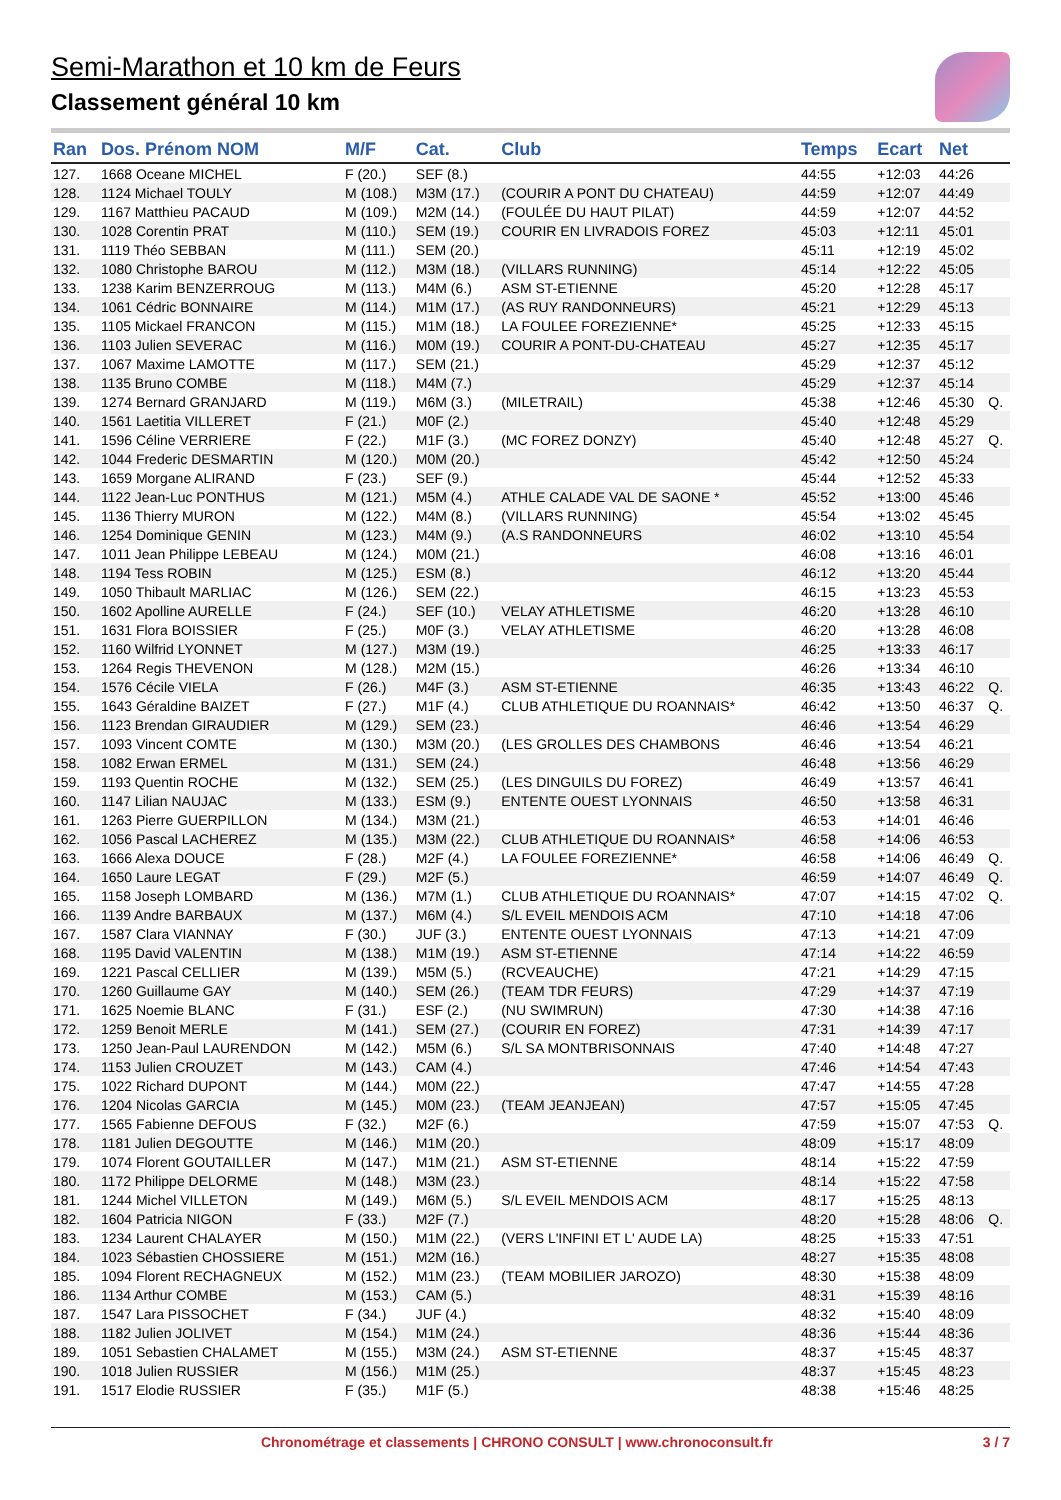Semi-Marathon et 10 km de Feurs
Classement général 10 km
| Ran | Dos. Prénom NOM | M/F | Cat. | Club | Temps | Ecart | Net | |
| --- | --- | --- | --- | --- | --- | --- | --- | --- |
| 127. | 1668 Oceane MICHEL | F (20.) | SEF (8.) | | 44:55 | +12:03 | 44:26 | |
| 128. | 1124 Michael TOULY | M (108.) | M3M (17.) | (COURIR A PONT DU CHATEAU) | 44:59 | +12:07 | 44:49 | |
| 129. | 1167 Matthieu PACAUD | M (109.) | M2M (14.) | (FOULÉE DU HAUT PILAT) | 44:59 | +12:07 | 44:52 | |
| 130. | 1028 Corentin PRAT | M (110.) | SEM (19.) | COURIR EN LIVRADOIS FOREZ | 45:03 | +12:11 | 45:01 | |
| 131. | 1119 Théo SEBBAN | M (111.) | SEM (20.) | | 45:11 | +12:19 | 45:02 | |
| 132. | 1080 Christophe BAROU | M (112.) | M3M (18.) | (VILLARS RUNNING) | 45:14 | +12:22 | 45:05 | |
| 133. | 1238 Karim BENZERROUG | M (113.) | M4M (6.) | ASM ST-ETIENNE | 45:20 | +12:28 | 45:17 | |
| 134. | 1061 Cédric BONNAIRE | M (114.) | M1M (17.) | (AS RUY RANDONNEURS) | 45:21 | +12:29 | 45:13 | |
| 135. | 1105 Mickael FRANCON | M (115.) | M1M (18.) | LA FOULEE FOREZIENNE* | 45:25 | +12:33 | 45:15 | |
| 136. | 1103 Julien SEVERAC | M (116.) | M0M (19.) | COURIR A PONT-DU-CHATEAU | 45:27 | +12:35 | 45:17 | |
| 137. | 1067 Maxime LAMOTTE | M (117.) | SEM (21.) | | 45:29 | +12:37 | 45:12 | |
| 138. | 1135 Bruno COMBE | M (118.) | M4M (7.) | | 45:29 | +12:37 | 45:14 | |
| 139. | 1274 Bernard GRANJARD | M (119.) | M6M (3.) | (MILETRAIL) | 45:38 | +12:46 | 45:30 | Q. |
| 140. | 1561 Laetitia VILLERET | F (21.) | M0F (2.) | | 45:40 | +12:48 | 45:29 | |
| 141. | 1596 Céline VERRIERE | F (22.) | M1F (3.) | (MC FOREZ DONZY) | 45:40 | +12:48 | 45:27 | Q. |
| 142. | 1044 Frederic DESMARTIN | M (120.) | M0M (20.) | | 45:42 | +12:50 | 45:24 | |
| 143. | 1659 Morgane ALIRAND | F (23.) | SEF (9.) | | 45:44 | +12:52 | 45:33 | |
| 144. | 1122 Jean-Luc PONTHUS | M (121.) | M5M (4.) | ATHLE CALADE VAL DE SAONE * | 45:52 | +13:00 | 45:46 | |
| 145. | 1136 Thierry MURON | M (122.) | M4M (8.) | (VILLARS RUNNING) | 45:54 | +13:02 | 45:45 | |
| 146. | 1254 Dominique GENIN | M (123.) | M4M (9.) | (A.S RANDONNEURS | 46:02 | +13:10 | 45:54 | |
| 147. | 1011 Jean Philippe LEBEAU | M (124.) | M0M (21.) | | 46:08 | +13:16 | 46:01 | |
| 148. | 1194 Tess ROBIN | M (125.) | ESM (8.) | | 46:12 | +13:20 | 45:44 | |
| 149. | 1050 Thibault MARLIAC | M (126.) | SEM (22.) | | 46:15 | +13:23 | 45:53 | |
| 150. | 1602 Apolline AURELLE | F (24.) | SEF (10.) | VELAY ATHLETISME | 46:20 | +13:28 | 46:10 | |
| 151. | 1631 Flora BOISSIER | F (25.) | M0F (3.) | VELAY ATHLETISME | 46:20 | +13:28 | 46:08 | |
| 152. | 1160 Wilfrid LYONNET | M (127.) | M3M (19.) | | 46:25 | +13:33 | 46:17 | |
| 153. | 1264 Regis THEVENON | M (128.) | M2M (15.) | | 46:26 | +13:34 | 46:10 | |
| 154. | 1576 Cécile VIELA | F (26.) | M4F (3.) | ASM ST-ETIENNE | 46:35 | +13:43 | 46:22 | Q. |
| 155. | 1643 Géraldine BAIZET | F (27.) | M1F (4.) | CLUB ATHLETIQUE DU ROANNAIS* | 46:42 | +13:50 | 46:37 | Q. |
| 156. | 1123 Brendan GIRAUDIER | M (129.) | SEM (23.) | | 46:46 | +13:54 | 46:29 | |
| 157. | 1093 Vincent COMTE | M (130.) | M3M (20.) | (LES GROLLES DES CHAMBONS | 46:46 | +13:54 | 46:21 | |
| 158. | 1082 Erwan ERMEL | M (131.) | SEM (24.) | | 46:48 | +13:56 | 46:29 | |
| 159. | 1193 Quentin ROCHE | M (132.) | SEM (25.) | (LES DINGUILS DU FOREZ) | 46:49 | +13:57 | 46:41 | |
| 160. | 1147 Lilian NAUJAC | M (133.) | ESM (9.) | ENTENTE OUEST LYONNAIS | 46:50 | +13:58 | 46:31 | |
| 161. | 1263 Pierre GUERPILLON | M (134.) | M3M (21.) | | 46:53 | +14:01 | 46:46 | |
| 162. | 1056 Pascal LACHEREZ | M (135.) | M3M (22.) | CLUB ATHLETIQUE DU ROANNAIS* | 46:58 | +14:06 | 46:53 | |
| 163. | 1666 Alexa DOUCE | F (28.) | M2F (4.) | LA FOULEE FOREZIENNE* | 46:58 | +14:06 | 46:49 | Q. |
| 164. | 1650 Laure LEGAT | F (29.) | M2F (5.) | | 46:59 | +14:07 | 46:49 | Q. |
| 165. | 1158 Joseph LOMBARD | M (136.) | M7M (1.) | CLUB ATHLETIQUE DU ROANNAIS* | 47:07 | +14:15 | 47:02 | Q. |
| 166. | 1139 Andre BARBAUX | M (137.) | M6M (4.) | S/L EVEIL MENDOIS ACM | 47:10 | +14:18 | 47:06 | |
| 167. | 1587 Clara VIANNAY | F (30.) | JUF (3.) | ENTENTE OUEST LYONNAIS | 47:13 | +14:21 | 47:09 | |
| 168. | 1195 David VALENTIN | M (138.) | M1M (19.) | ASM ST-ETIENNE | 47:14 | +14:22 | 46:59 | |
| 169. | 1221 Pascal CELLIER | M (139.) | M5M (5.) | (RCVEAUCHE) | 47:21 | +14:29 | 47:15 | |
| 170. | 1260 Guillaume GAY | M (140.) | SEM (26.) | (TEAM TDR FEURS) | 47:29 | +14:37 | 47:19 | |
| 171. | 1625 Noemie BLANC | F (31.) | ESF (2.) | (NU SWIMRUN) | 47:30 | +14:38 | 47:16 | |
| 172. | 1259 Benoit MERLE | M (141.) | SEM (27.) | (COURIR EN FOREZ) | 47:31 | +14:39 | 47:17 | |
| 173. | 1250 Jean-Paul LAURENDON | M (142.) | M5M (6.) | S/L SA MONTBRISONNAIS | 47:40 | +14:48 | 47:27 | |
| 174. | 1153 Julien CROUZET | M (143.) | CAM (4.) | | 47:46 | +14:54 | 47:43 | |
| 175. | 1022 Richard DUPONT | M (144.) | M0M (22.) | | 47:47 | +14:55 | 47:28 | |
| 176. | 1204 Nicolas GARCIA | M (145.) | M0M (23.) | (TEAM JEANJEAN) | 47:57 | +15:05 | 47:45 | |
| 177. | 1565 Fabienne DEFOUS | F (32.) | M2F (6.) | | 47:59 | +15:07 | 47:53 | Q. |
| 178. | 1181 Julien DEGOUTTE | M (146.) | M1M (20.) | | 48:09 | +15:17 | 48:09 | |
| 179. | 1074 Florent GOUTAILLER | M (147.) | M1M (21.) | ASM ST-ETIENNE | 48:14 | +15:22 | 47:59 | |
| 180. | 1172 Philippe DELORME | M (148.) | M3M (23.) | | 48:14 | +15:22 | 47:58 | |
| 181. | 1244 Michel VILLETON | M (149.) | M6M (5.) | S/L EVEIL MENDOIS ACM | 48:17 | +15:25 | 48:13 | |
| 182. | 1604 Patricia NIGON | F (33.) | M2F (7.) | | 48:20 | +15:28 | 48:06 | Q. |
| 183. | 1234 Laurent CHALAYER | M (150.) | M1M (22.) | (VERS L'INFINI ET L' AUDE LA) | 48:25 | +15:33 | 47:51 | |
| 184. | 1023 Sébastien CHOSSIERE | M (151.) | M2M (16.) | | 48:27 | +15:35 | 48:08 | |
| 185. | 1094 Florent RECHAGNEUX | M (152.) | M1M (23.) | (TEAM MOBILIER JAROZO) | 48:30 | +15:38 | 48:09 | |
| 186. | 1134 Arthur COMBE | M (153.) | CAM (5.) | | 48:31 | +15:39 | 48:16 | |
| 187. | 1547 Lara PISSOCHET | F (34.) | JUF (4.) | | 48:32 | +15:40 | 48:09 | |
| 188. | 1182 Julien JOLIVET | M (154.) | M1M (24.) | | 48:36 | +15:44 | 48:36 | |
| 189. | 1051 Sebastien CHALAMET | M (155.) | M3M (24.) | ASM ST-ETIENNE | 48:37 | +15:45 | 48:37 | |
| 190. | 1018 Julien RUSSIER | M (156.) | M1M (25.) | | 48:37 | +15:45 | 48:23 | |
| 191. | 1517 Elodie RUSSIER | F (35.) | M1F (5.) | | 48:38 | +15:46 | 48:25 | |
Chronométrage et classements | CHRONO CONSULT | www.chronoconsult.fr 3 / 7